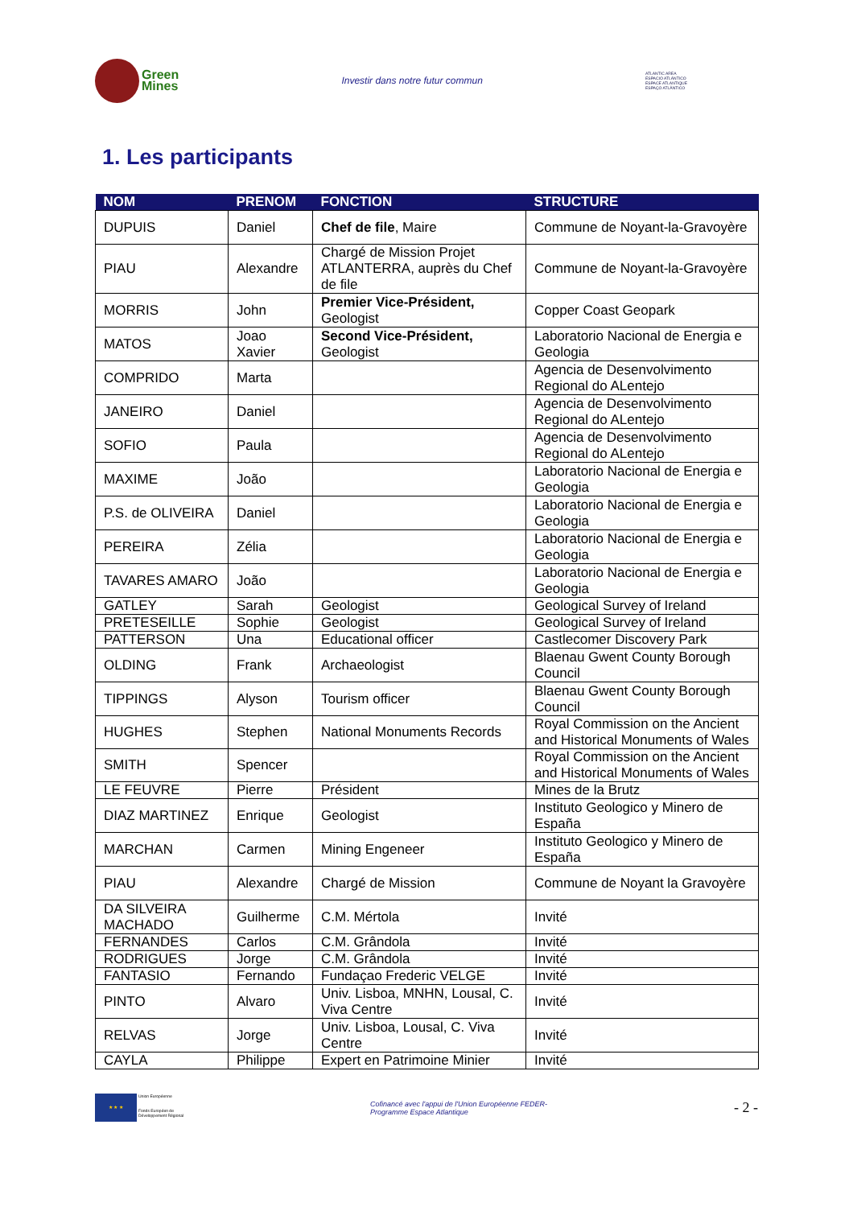Green
Mines
Investir dans notre futur commun
ATLANTIC AREA
ESPACIO ATLÁNTICO
ESPACE ATLANTIQUE
ESPAÇO ATLÂNTICO
1. Les participants
| NOM | PRENOM | FONCTION | STRUCTURE |
| --- | --- | --- | --- |
| DUPUIS | Daniel | Chef de file , Maire | Commune de Noyant-la-Gravoyère |
| PIAU | Alexandre | Chargé de Mission Projet ATLANTERRA, auprès du Chef de file | Commune de Noyant-la-Gravoyère |
| MORRIS | John | Premier Vice-Président, Geologist | Copper Coast Geopark |
| MATOS | Joao Xavier | Second Vice-Président, Geologist | Laboratorio Nacional de Energia e Geologia |
| COMPRIDO | Marta | | Agencia de Desenvolvimento Regional do ALentejo |
| JANEIRO | Daniel | | Agencia de Desenvolvimento Regional do ALentejo |
| SOFIO | Paula | | Agencia de Desenvolvimento Regional do ALentejo |
| MAXIME | João | | Laboratorio Nacional de Energia e Geologia |
| P.S. de OLIVEIRA | Daniel | | Laboratorio Nacional de Energia e Geologia |
| PEREIRA | Zélia | | Laboratorio Nacional de Energia e Geologia |
| TAVARES AMARO | João | | Laboratorio Nacional de Energia e Geologia |
| GATLEY | Sarah | Geologist | Geological Survey of Ireland |
| PRETESEILLE | Sophie | Geologist | Geological Survey of Ireland |
| PATTERSON | Una | Educational officer | Castlecomer Discovery Park |
| OLDING | Frank | Archaeologist | Blaenau Gwent County Borough Council |
| TIPPINGS | Alyson | Tourism officer | Blaenau Gwent County Borough Council |
| HUGHES | Stephen | National Monuments Records | Royal Commission on the Ancient and Historical Monuments of Wales |
| SMITH | Spencer | | Royal Commission on the Ancient and Historical Monuments of Wales |
| LE FEUVRE | Pierre | Président | Mines de la Brutz |
| DIAZ MARTINEZ | Enrique | Geologist | Instituto Geologico y Minero de España |
| MARCHAN | Carmen | Mining Engeneer | Instituto Geologico y Minero de España |
| PIAU | Alexandre | Chargé de Mission | Commune de Noyant la Gravoyère |
| DA SILVEIRA MACHADO | Guilherme | C.M. Mértola | Invité |
| FERNANDES | Carlos | C.M. Grândola | Invité |
| RODRIGUES | Jorge | C.M. Grândola | Invité |
| FANTASIO | Fernando | Fundaçao Frederic VELGE | Invité |
| PINTO | Alvaro | Univ. Lisboa, MNHN, Lousal, C. Viva Centre | Invité |
| RELVAS | Jorge | Univ. Lisboa, Lousal, C. Viva Centre | Invité |
| CAYLA | Philippe | Expert en Patrimoine Minier | Invité |
★ ★ ★
Union Européenne
Fonds Européen de
Développement Régional
Cofinancé avec l'appui de l'Union Européenne FEDER-
Programme Espace Atlantique
- 2 -